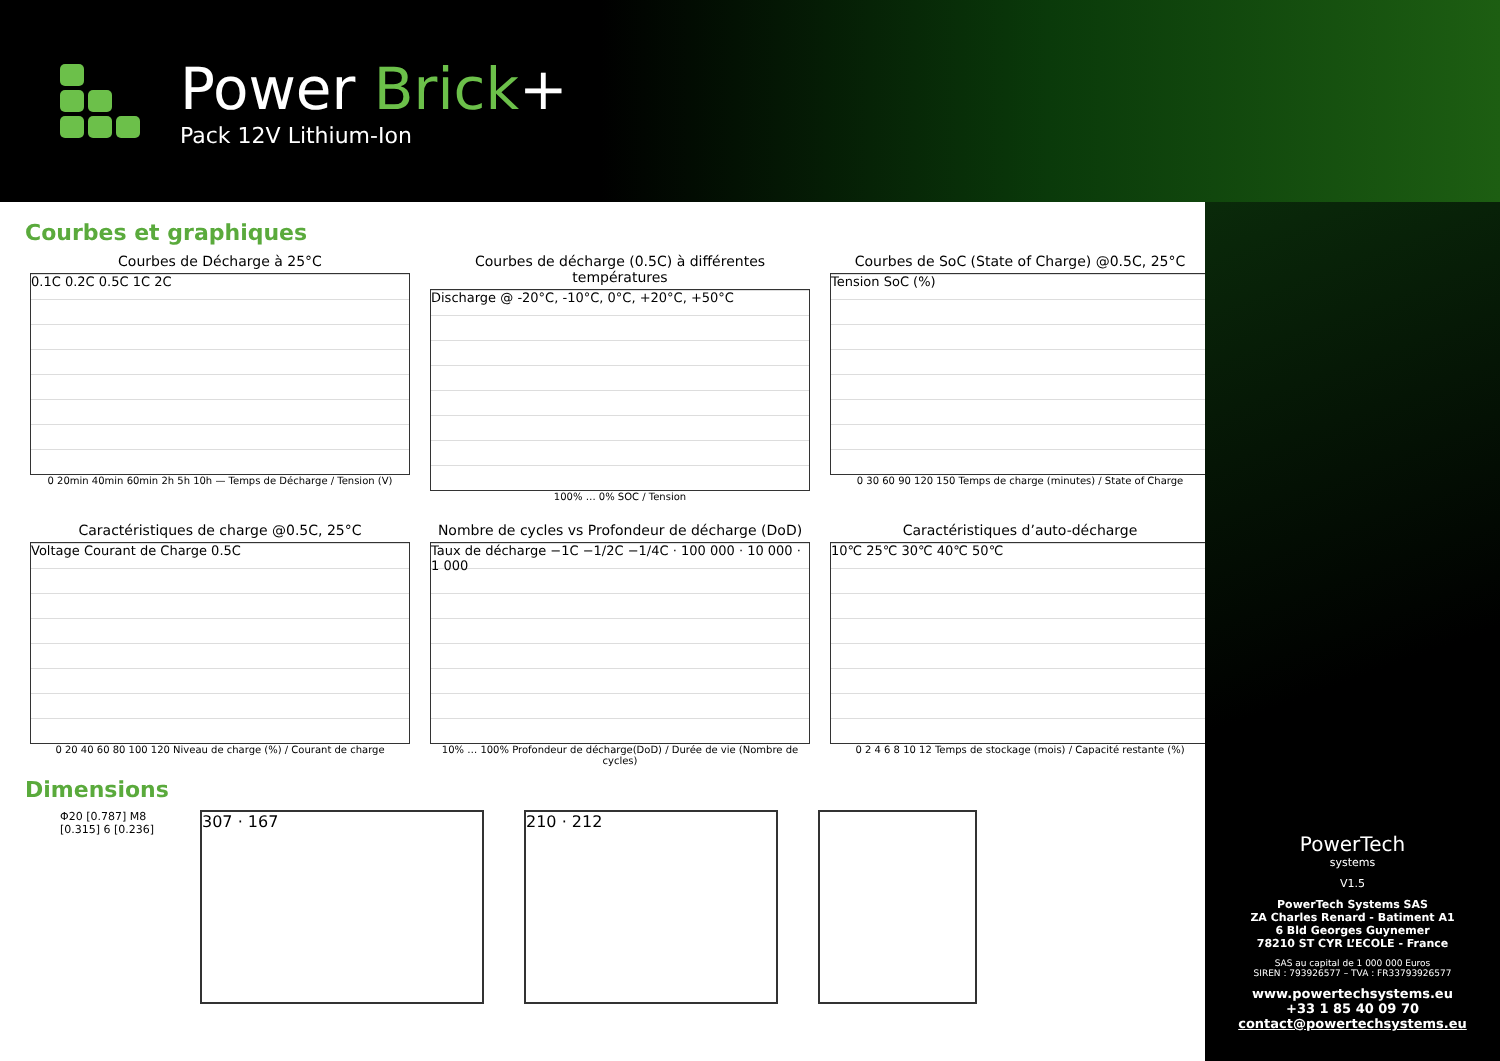Power Brick+
Pack 12V Lithium-Ion
Courbes et graphiques
Courbes de Décharge à 25°C
0.1C 0.2C 0.5C 1C 2C
0 20min 40min 60min 2h 5h 10h — Temps de Décharge / Tension (V)
Courbes de décharge (0.5C) à différentes températures
Discharge @ -20°C, -10°C, 0°C, +20°C, +50°C
100% … 0% SOC / Tension
Courbes de SoC (State of Charge) @0.5C, 25°C
Tension SoC (%)
0 30 60 90 120 150 Temps de charge (minutes) / State of Charge
Caractéristiques de charge @0.5C, 25°C
Voltage Courant de Charge 0.5C
0 20 40 60 80 100 120 Niveau de charge (%) / Courant de charge
Nombre de cycles vs Profondeur de décharge (DoD)
Taux de décharge −1C −1/2C −1/4C · 100 000 · 10 000 · 1 000
10% … 100% Profondeur de décharge(DoD) / Durée de vie (Nombre de cycles)
Caractéristiques d’auto-décharge
10℃ 25℃ 30℃ 40℃ 50℃
0 2 4 6 8 10 12 Temps de stockage (mois) / Capacité restante (%)
Dimensions
Φ20 [0.787] M8 [0.315] 6 [0.236]
307 · 167 210 · 212
PowerTech
systems
V1.5
PowerTech Systems SAS
ZA Charles Renard - Batiment A1
6 Bld Georges Guynemer
78210 ST CYR L’ECOLE - France
SAS au capital de 1 000 000 Euros
SIREN : 793926577 – TVA : FR33793926577
www.powertechsystems.eu
+33 1 85 40 09 70
contact@powertechsystems.eu